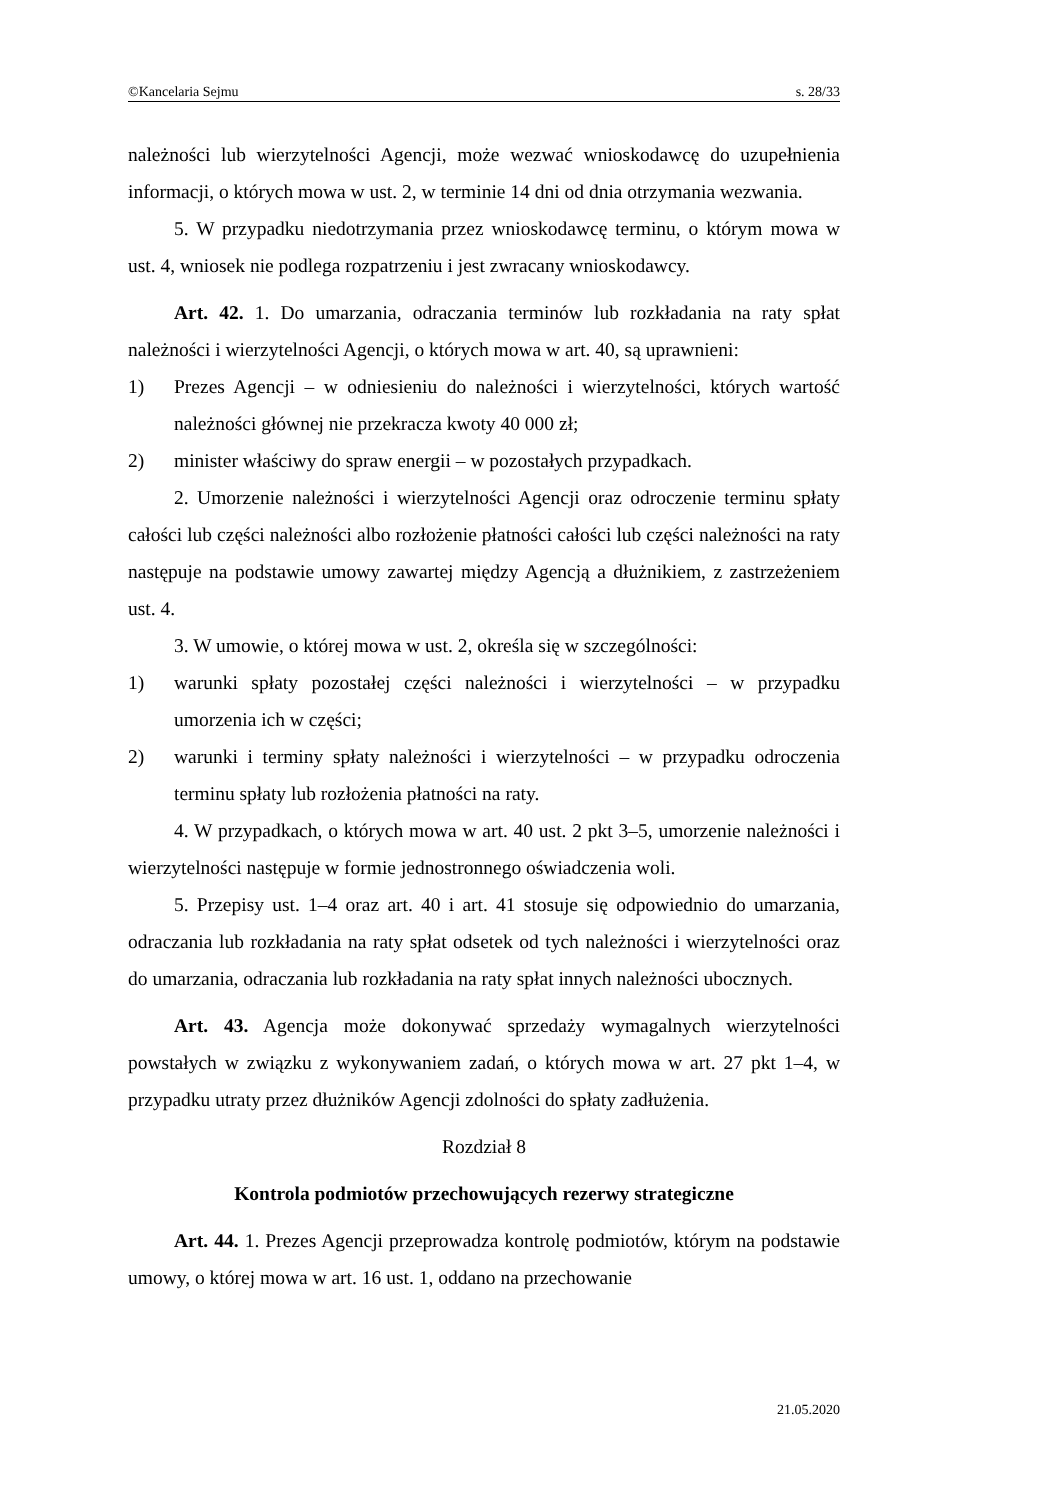©Kancelaria Sejmu s. 28/33
należności lub wierzytelności Agencji, może wezwać wnioskodawcę do uzupełnienia informacji, o których mowa w ust. 2, w terminie 14 dni od dnia otrzymania wezwania.
5. W przypadku niedotrzymania przez wnioskodawcę terminu, o którym mowa w ust. 4, wniosek nie podlega rozpatrzeniu i jest zwracany wnioskodawcy.
Art. 42. 1. Do umarzania, odraczania terminów lub rozkładania na raty spłat należności i wierzytelności Agencji, o których mowa w art. 40, są uprawnieni:
1) Prezes Agencji – w odniesieniu do należności i wierzytelności, których wartość należności głównej nie przekracza kwoty 40 000 zł;
2) minister właściwy do spraw energii – w pozostałych przypadkach.
2. Umorzenie należności i wierzytelności Agencji oraz odroczenie terminu spłaty całości lub części należności albo rozłożenie płatności całości lub części należności na raty następuje na podstawie umowy zawartej między Agencją a dłużnikiem, z zastrzeżeniem ust. 4.
3. W umowie, o której mowa w ust. 2, określa się w szczególności:
1) warunki spłaty pozostałej części należności i wierzytelności – w przypadku umorzenia ich w części;
2) warunki i terminy spłaty należności i wierzytelności – w przypadku odroczenia terminu spłaty lub rozłożenia płatności na raty.
4. W przypadkach, o których mowa w art. 40 ust. 2 pkt 3–5, umorzenie należności i wierzytelności następuje w formie jednostronnego oświadczenia woli.
5. Przepisy ust. 1–4 oraz art. 40 i art. 41 stosuje się odpowiednio do umarzania, odraczania lub rozkładania na raty spłat odsetek od tych należności i wierzytelności oraz do umarzania, odraczania lub rozkładania na raty spłat innych należności ubocznych.
Art. 43. Agencja może dokonywać sprzedaży wymagalnych wierzytelności powstałych w związku z wykonywaniem zadań, o których mowa w art. 27 pkt 1–4, w przypadku utraty przez dłużników Agencji zdolności do spłaty zadłużenia.
Rozdział 8
Kontrola podmiotów przechowujących rezerwy strategiczne
Art. 44. 1. Prezes Agencji przeprowadza kontrolę podmiotów, którym na podstawie umowy, o której mowa w art. 16 ust. 1, oddano na przechowanie
21.05.2020